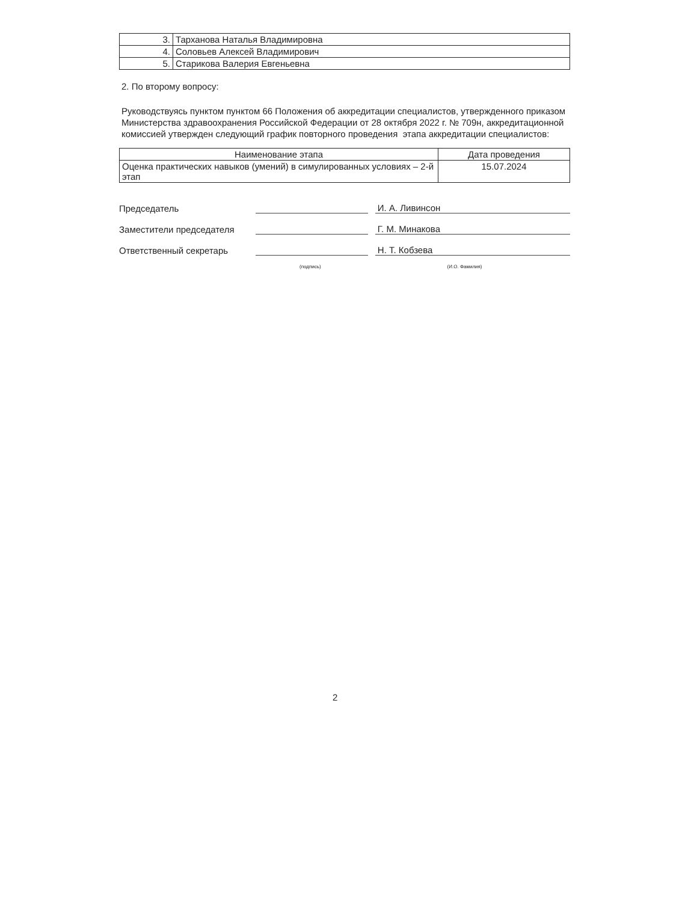| 3. | Тарханова Наталья Владимировна |
| 4. | Соловьев Алексей Владимирович |
| 5. | Старикова Валерия Евгеньевна |
2. По второму вопросу:
Руководствуясь пунктом пунктом 66 Положения об аккредитации специалистов, утвержденного приказом Министерства здравоохранения Российской Федерации от 28 октября 2022 г. № 709н, аккредитационной комиссией утвержден следующий график повторного проведения этапа аккредитации специалистов:
| Наименование этапа | Дата проведения |
| --- | --- |
| Оценка практических навыков (умений) в симулированных условиях – 2-й этап | 15.07.2024 |
Председатель
И. А. Ливинсон
Заместители председателя
Г. М. Минакова
Ответственный секретарь
Н. Т. Кобзева
(подпись) (И.О. Фамилия)
2